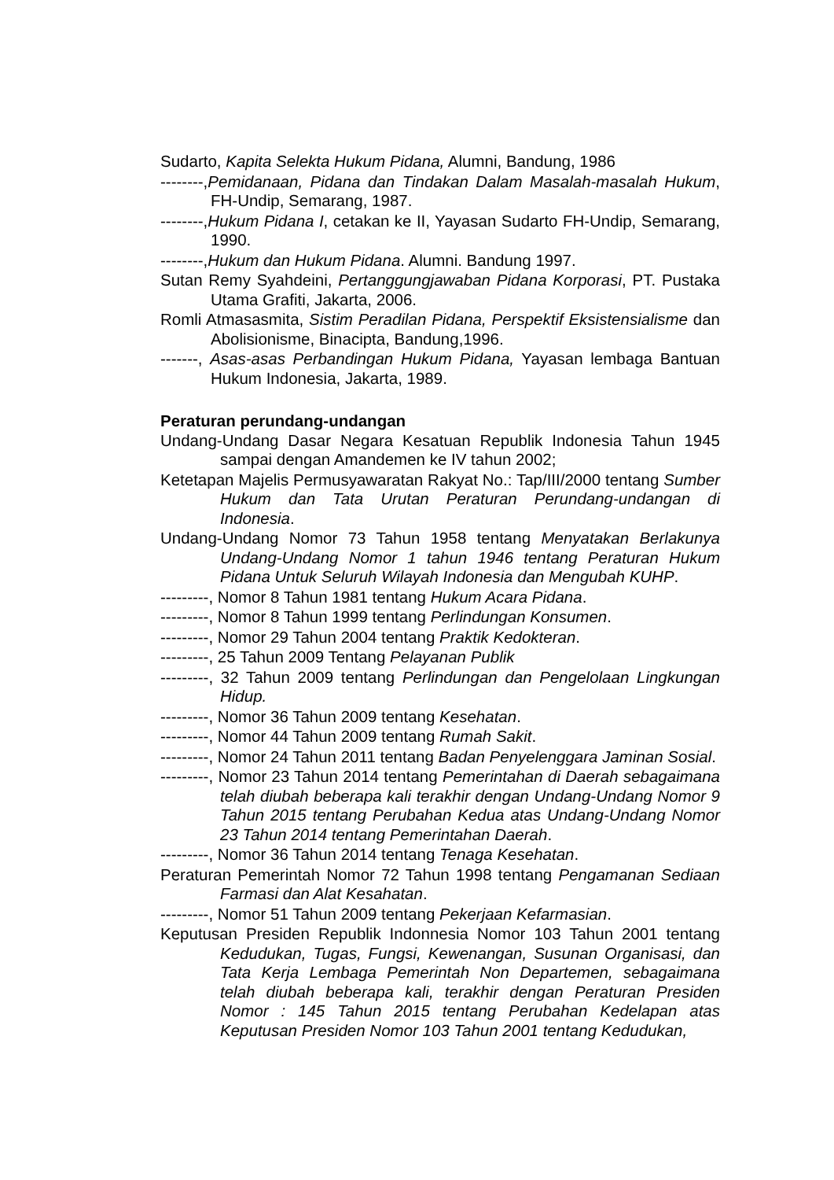Sudarto, Kapita Selekta Hukum Pidana, Alumni, Bandung, 1986
--------,Pemidanaan, Pidana dan Tindakan Dalam Masalah-masalah Hukum, FH-Undip, Semarang, 1987.
--------,Hukum Pidana I, cetakan ke II, Yayasan Sudarto FH-Undip, Semarang, 1990.
--------,Hukum dan Hukum Pidana. Alumni. Bandung 1997.
Sutan Remy Syahdeini, Pertanggungjawaban Pidana Korporasi, PT. Pustaka Utama Grafiti, Jakarta, 2006.
Romli Atmasasmita, Sistim Peradilan Pidana, Perspektif Eksistensialisme dan Abolisionisme, Binacipta, Bandung,1996.
-------, Asas-asas Perbandingan Hukum Pidana, Yayasan lembaga Bantuan Hukum Indonesia, Jakarta, 1989.
Peraturan perundang-undangan
Undang-Undang Dasar Negara Kesatuan Republik Indonesia Tahun 1945 sampai dengan Amandemen ke IV tahun 2002;
Ketetapan Majelis Permusyawaratan Rakyat No.: Tap/III/2000 tentang Sumber Hukum dan Tata Urutan Peraturan Perundang-undangan di Indonesia.
Undang-Undang Nomor 73 Tahun 1958 tentang Menyatakan Berlakunya Undang-Undang Nomor 1 tahun 1946 tentang Peraturan Hukum Pidana Untuk Seluruh Wilayah Indonesia dan Mengubah KUHP.
---------, Nomor 8 Tahun 1981 tentang Hukum Acara Pidana.
---------, Nomor 8 Tahun 1999 tentang Perlindungan Konsumen.
---------, Nomor 29 Tahun 2004 tentang Praktik Kedokteran.
---------, 25 Tahun 2009 Tentang Pelayanan Publik
---------, 32 Tahun 2009 tentang Perlindungan dan Pengelolaan Lingkungan Hidup.
---------, Nomor 36 Tahun 2009 tentang Kesehatan.
---------, Nomor 44 Tahun 2009 tentang Rumah Sakit.
---------, Nomor 24 Tahun 2011 tentang Badan Penyelenggara Jaminan Sosial.
---------, Nomor 23 Tahun 2014 tentang Pemerintahan di Daerah sebagaimana telah diubah beberapa kali terakhir dengan Undang-Undang Nomor 9 Tahun 2015 tentang Perubahan Kedua atas Undang-Undang Nomor 23 Tahun 2014 tentang Pemerintahan Daerah.
---------, Nomor 36 Tahun 2014 tentang Tenaga Kesehatan.
Peraturan Pemerintah Nomor 72 Tahun 1998 tentang Pengamanan Sediaan Farmasi dan Alat Kesahatan.
---------, Nomor 51 Tahun 2009 tentang Pekerjaan Kefarmasian.
Keputusan Presiden Republik Indonnesia Nomor 103 Tahun 2001 tentang Kedudukan, Tugas, Fungsi, Kewenangan, Susunan Organisasi, dan Tata Kerja Lembaga Pemerintah Non Departemen, sebagaimana telah diubah beberapa kali, terakhir dengan Peraturan Presiden Nomor : 145 Tahun 2015 tentang Perubahan Kedelapan atas Keputusan Presiden Nomor 103 Tahun 2001 tentang Kedudukan,